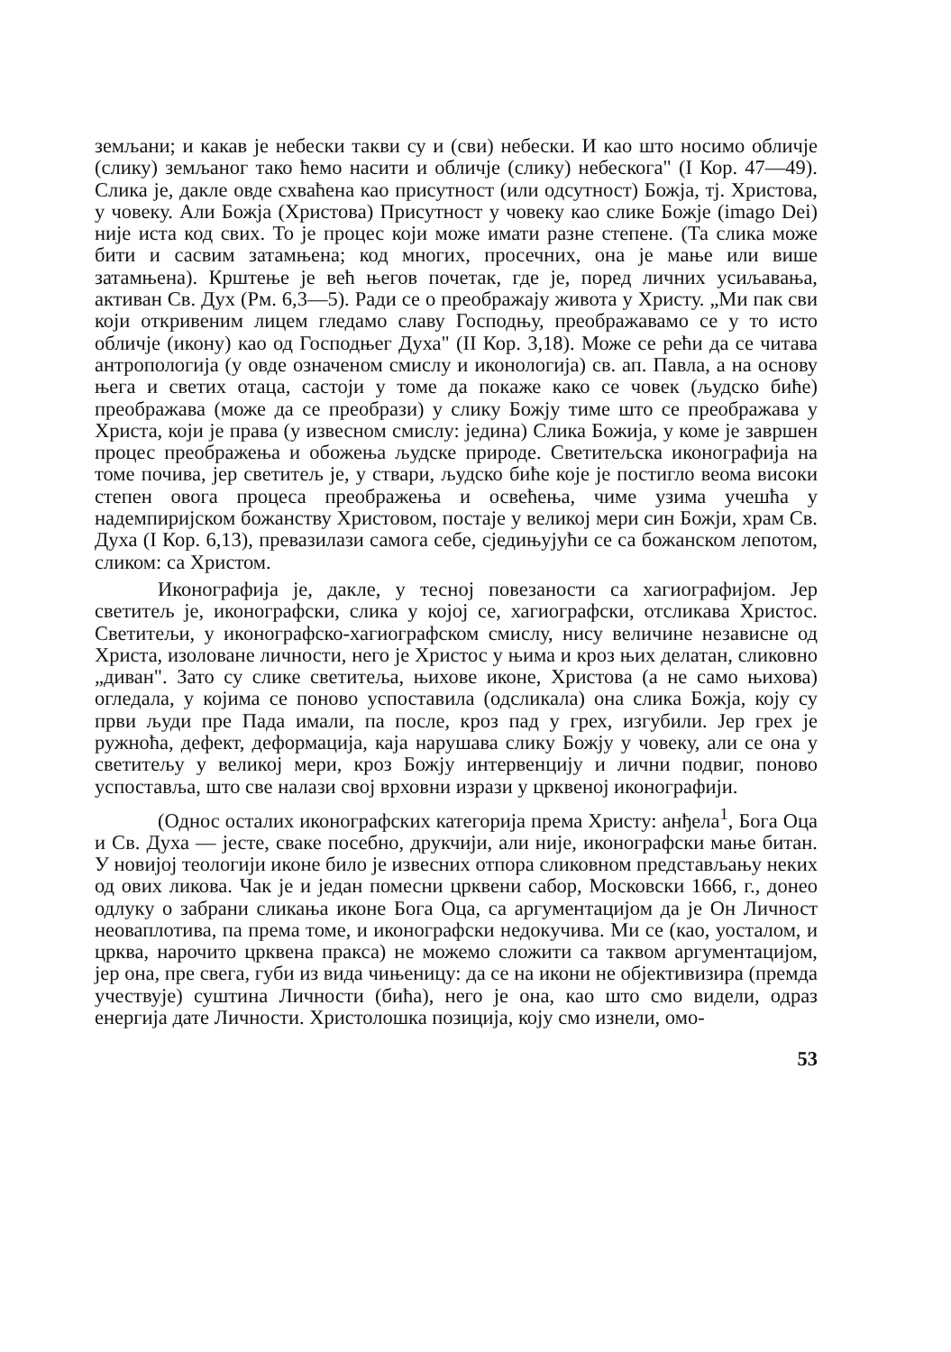земљани; и какав је небески такви су и (сви) небески. И као што носимо обличје (слику) земљаног тако ћемо насити и обличје (слику) небескога" (I Кор. 47—49). Слика је, дакле овде схваћена као присутност (или одсутност) Божја, тј. Христова, у човеку. Али Божја (Христова) Присутност у човеку као слике Божје (imago Dei) није иста код свих. То је процес који може имати разне степене. (Та слика може бити и сасвим затамњена; код многих, просечних, она је мање или више затамњена). Крштење је већ његов почетак, где је, поред личних усиљавања, активан Св. Дух (Рм. 6,3—5). Ради се о преображају живота у Христу. „Ми пак сви који откривеним лицем гледамо славу Господњу, преображавамо се у то исто обличје (икону) као од Господњег Духа" (II Кор. 3,18). Може се рећи да се читава антропологија (у овде означеном смислу и иконологија) св. ап. Павла, а на основу њега и светих отаца, састоји у томе да покаже како се човек (људско биће) преображава (може да се преобрази) у слику Божју тиме што се преображава у Христа, који је права (у извесном смислу: једина) Слика Божија, у коме је завршен процес преображења и обожења људске природе. Светитељска иконографија на томе почива, јер светитељ је, у ствари, људско биће које је постигло веома високи степен овога процеса преображења и освећења, чиме узима учешћа у надемпиријском божанству Христовом, постаје у великој мери син Божји, храм Св. Духа (I Кор. 6,13), превазилази самога себе, сједињујући се са божанском лепотом, сликом: са Христом.
Иконографија је, дакле, у тесној повезаности са хагиографијом. Јер светитељ је, иконографски, слика у којој се, хагиографски, отсликава Христос. Светитељи, у иконографско-хагиографском смислу, нису величине независне од Христа, изоловане личности, него је Христос у њима и кроз њих делатан, сликовно „диван". Зато су слике светитеља, њихове иконе, Христова (а не само њихова) огледала, у којима се поново успоставила (одсликала) она слика Божја, коју су први људи пре Пада имали, па после, кроз пад у грех, изгубили. Јер грех је ружноћа, дефект, деформација, каја нарушава слику Божју у човеку, али се она у светитељу у великој мери, кроз Божју интервенцију и лични подвиг, поново успоставља, што све налази свој врховни изрази у црквеној иконографији.
(Однос осталих иконографских категорија према Христу: анђела<sup>1</sup>, Бога Оца и Св. Духа — јесте, сваке посебно, друкчији, али није, иконографски мање битан. У новијој теологији иконе било је извесних отпора сликовном представљању неких од ових ликова. Чак је и један помесни црквени сабор, Московски 1666, г., донео одлуку о забрани сликања иконе Бога Оца, са аргументацијом да је Он Личност неоваплотива, па према томе, и иконографски недокучива. Ми се (као, уосталом, и црква, нарочито црквена пракса) не можемо сложити са таквом аргументацијом, јер она, пре свега, губи из вида чињеницу: да се на икони не објективизира (премда учествује) суштина Личности (бића), него је она, као што смо видели, одраз енергија дате Личности. Христолошка позиција, коју смо изнели, омо-
53